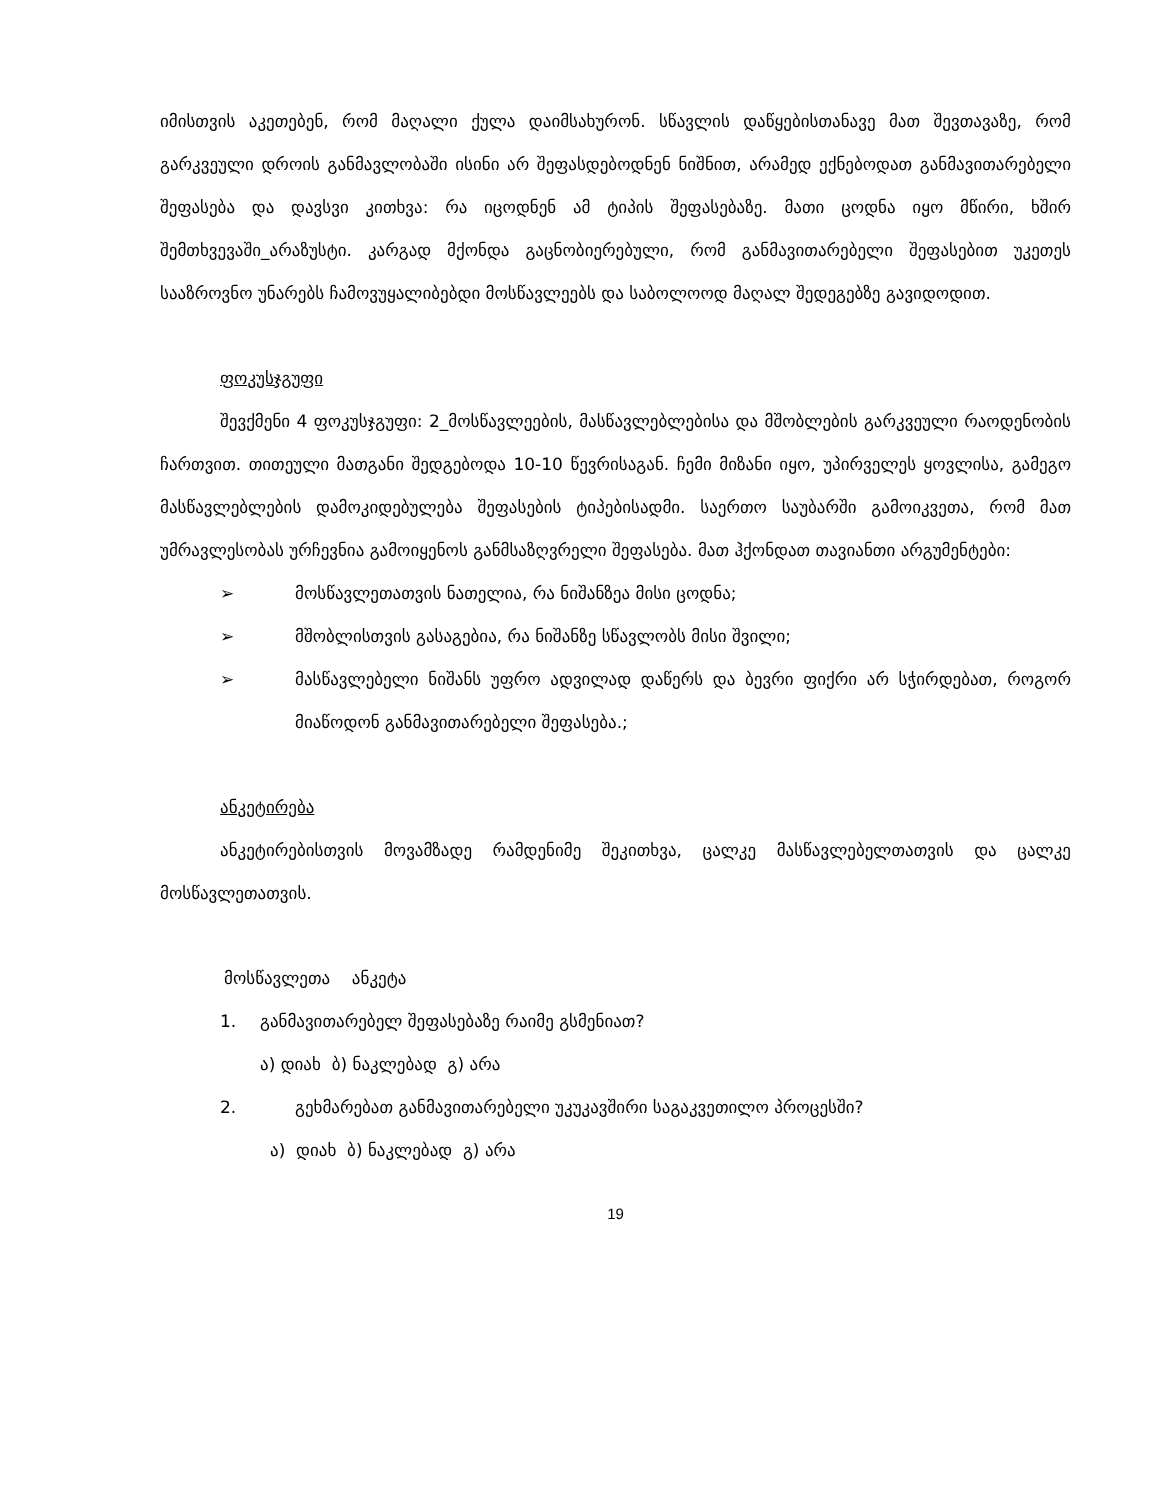იმისთვის აკეთებენ, რომ მაღალი ქულა დაიმსახურონ. სწავლის დაწყებისთანავე მათ შევთავაზე, რომ გარკვეული დროის განმავლობაში ისინი არ შეფასდებოდნენ ნიშნით, არამედ ექნებოდათ განმავითარებელი შეფასება და დავსვი კითხვა: რა იცოდნენ ამ ტიპის შეფასებაზე. მათი ცოდნა იყო მწირი, ხშირ შემთხვევაში_არაზუსტი. კარგად მქონდა გაცნობიერებული, რომ განმავითარებელი შეფასებით უკეთეს სააზროვნო უნარებს ჩამოვუყალიბებდი მოსწავლეებს და საბოლოოდ მაღალ შედეგებზე გავიდოდით.
ფოკუსჯგუფი
შევქმენი 4 ფოკუსჯგუფი: 2_მოსწავლეების, მასწავლებლებისა და მშობლების გარკვეული რაოდენობის ჩართვით. თითეული მათგანი შედგებოდა 10-10 წევრისაგან. ჩემი მიზანი იყო, უპირველეს ყოვლისა, გამეგო მასწავლებლების დამოკიდებულება შეფასების ტიპებისადმი. საერთო საუბარში გამოიკვეთა, რომ მათ უმრავლესობას ურჩევნია გამოიყენოს განმსაზღვრელი შეფასება. მათ ჰქონდათ თავიანთი არგუმენტები:
➢ მოსწავლეთათვის ნათელია, რა ნიშანზეა მისი ცოდნა;
➢ მშობლისთვის გასაგებია, რა ნიშანზე სწავლობს მისი შვილი;
➢ მასწავლებელი ნიშანს უფრო ადვილად დაწერს და ბევრი ფიქრი არ სჭირდებათ, როგორ მიაწოდონ განმავითარებელი შეფასება.;
ანკეტირება
ანკეტირებისთვის მოვამზადე რამდენიმე შეკითხვა, ცალკე მასწავლებელთათვის და ცალკე მოსწავლეთათვის.
მოსწავლეთა ანკეტა
1. განმავითარებელ შეფასებაზე რაიმე გსმენიათ?
ა) დიახ ბ) ნაკლებად გ) არა
2. გეხმარებათ განმავითარებელი უკუკავშირი საგაკვეთილო პროცესში?
ა) დიახ ბ) ნაკლებად გ) არა
19